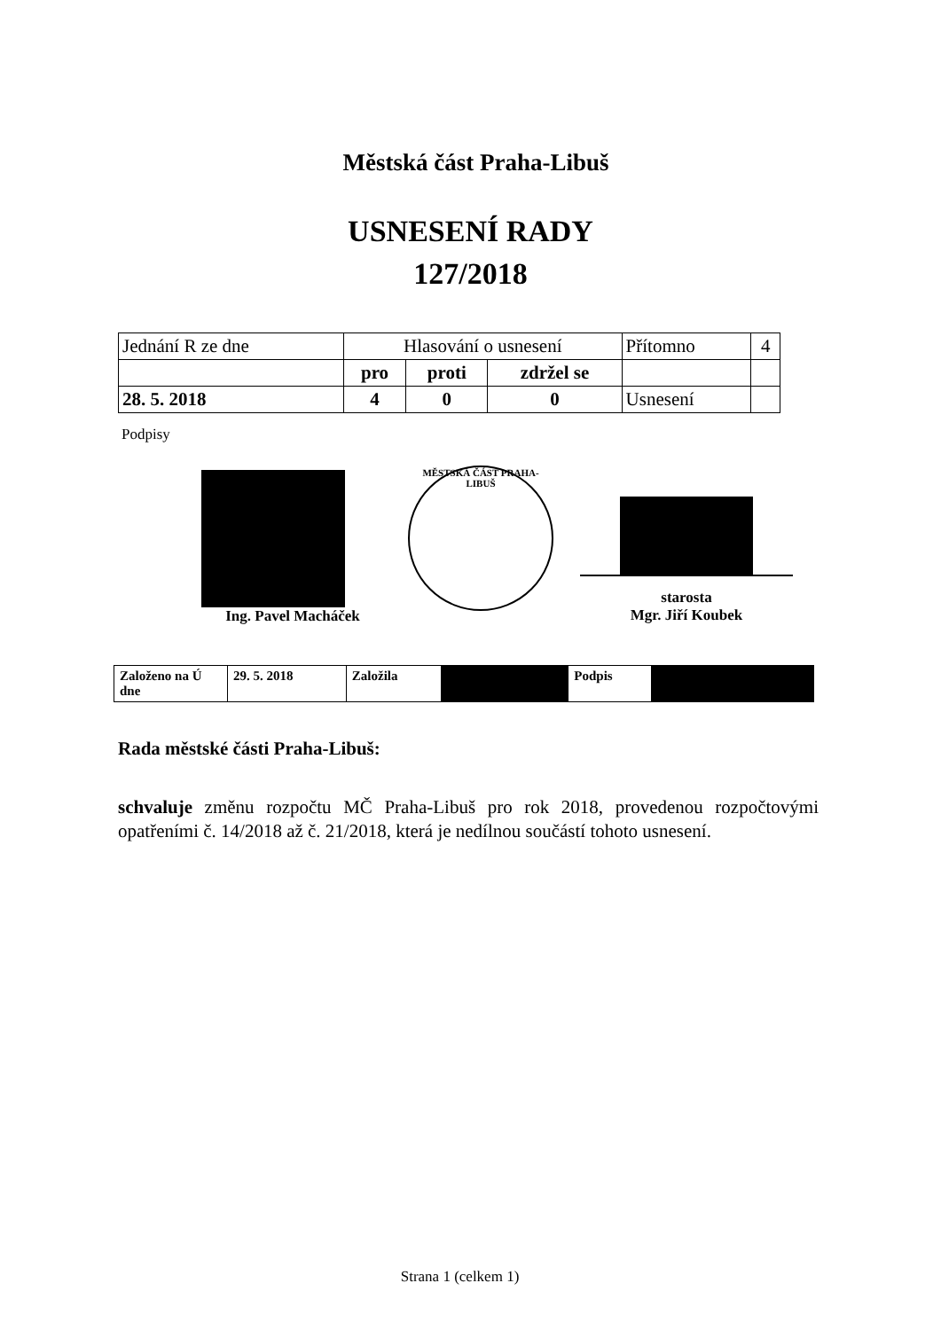Městská část Praha-Libuš
USNESENÍ RADY
127/2018
| Jednání R ze dne | Hlasování o usnesení | | | Přítomno | 4 |
| | pro | proti | zdržel se | | |
| 28. 5. 2018 | 4 | 0 | 0 | Usnesení | |
Podpisy
Ing. Pavel Macháček
MĚSTSKÁ ČÁST PRAHA-LIBUŠ
starosta
Mgr. Jiří Koubek
| Založeno na Ú dne | 29. 5. 2018 | Založila | | Podpis | |
Rada městské části Praha-Libuš:
schvaluje změnu rozpočtu MČ Praha-Libuš pro rok 2018, provedenou rozpočtovými opatřeními č. 14/2018 až č. 21/2018, která je nedílnou součástí tohoto usnesení.
Strana 1 (celkem 1)